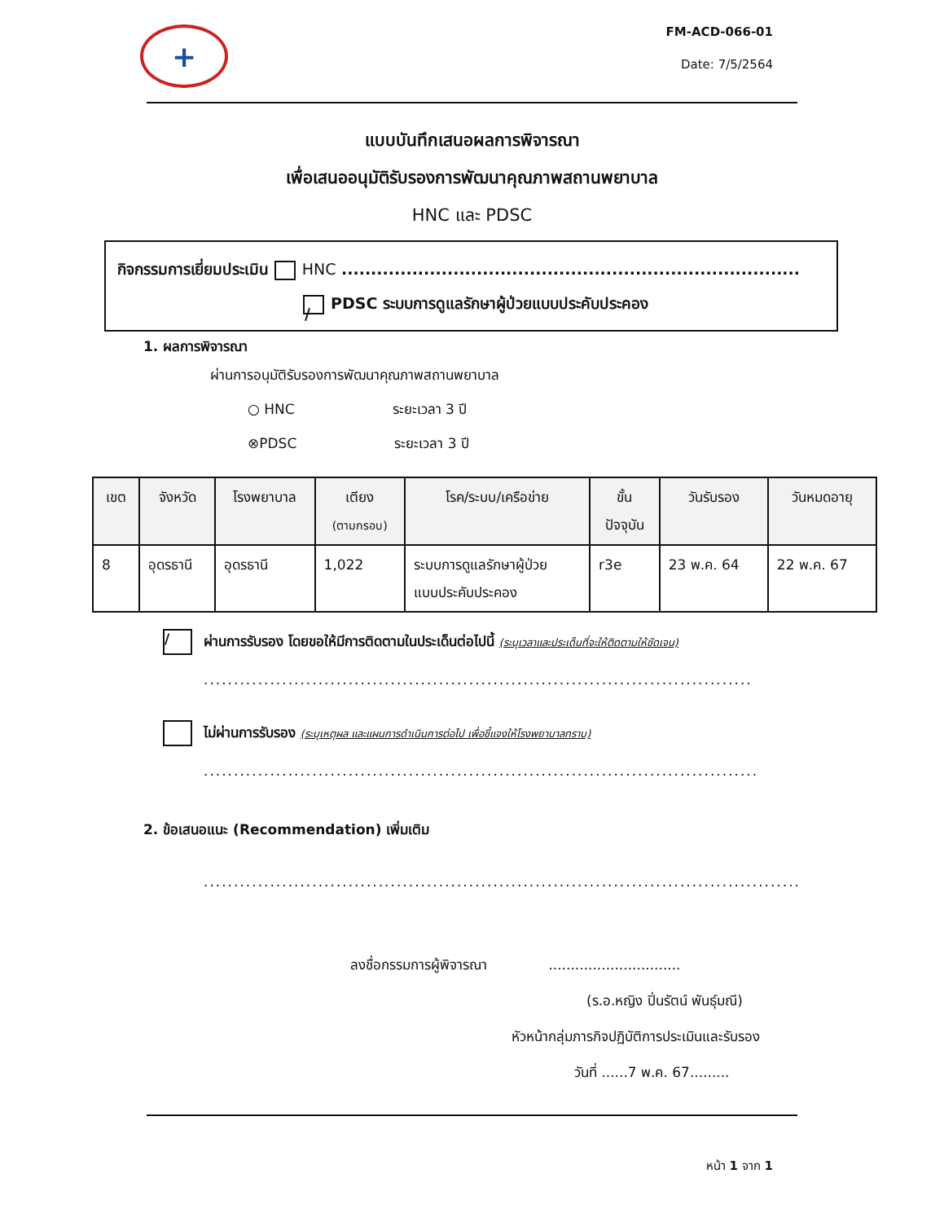+
FM-ACD-066-01
Date: 7/5/2564
แบบบันทึกเสนอผลการพิจารณา
เพื่อเสนออนุมัติรับรองการพัฒนาคุณภาพสถานพยาบาล
HNC และ PDSC
กิจกรรมการเยี่ยมประเมิน HNC ..............................................................................
/ PDSC ระบบการดูแลรักษาผู้ป่วยแบบประคับประคอง
1. ผลการพิจารณา
ผ่านการอนุมัติรับรองการพัฒนาคุณภาพสถานพยาบาล
○ HNC ระยะเวลา 3 ปี
⊗PDSC ระยะเวลา 3 ปี
| เขต | จังหวัด | โรงพยาบาล | เตียง (ตามกรอบ) | โรค/ระบบ/เครือข่าย | ขั้น ปัจจุบัน | วันรับรอง | วันหมดอายุ |
| --- | --- | --- | --- | --- | --- | --- | --- |
| 8 | อุดรธานี | อุดรธานี | 1,022 | ระบบการดูแลรักษาผู้ป่วย แบบประคับประคอง | r3e | 23 พ.ค. 64 | 22 พ.ค. 67 |
/ ผ่านการรับรอง โดยขอให้มีการติดตามในประเด็นต่อไปนี้ (ระบุเวลาและประเด็นที่จะให้ติดตามให้ชัดเจน)
...........................................................................................
ไม่ผ่านการรับรอง (ระบุเหตุผล และแผนการดำเนินการต่อไป เพื่อชี้แจงให้โรงพยาบาลทราบ)
............................................................................................
2. ข้อเสนอแนะ (Recommendation) เพิ่มเติม
...................................................................................................
ลงชื่อกรรมการผู้พิจารณา ..............................
(ร.อ.หญิง ปิ่นรัตน์ พันธุ์มณี)
หัวหน้ากลุ่มภารกิจปฏิบัติการประเมินและรับรอง
วันที่ ......7 พ.ค. 67.........
หน้า 1 จาก 1